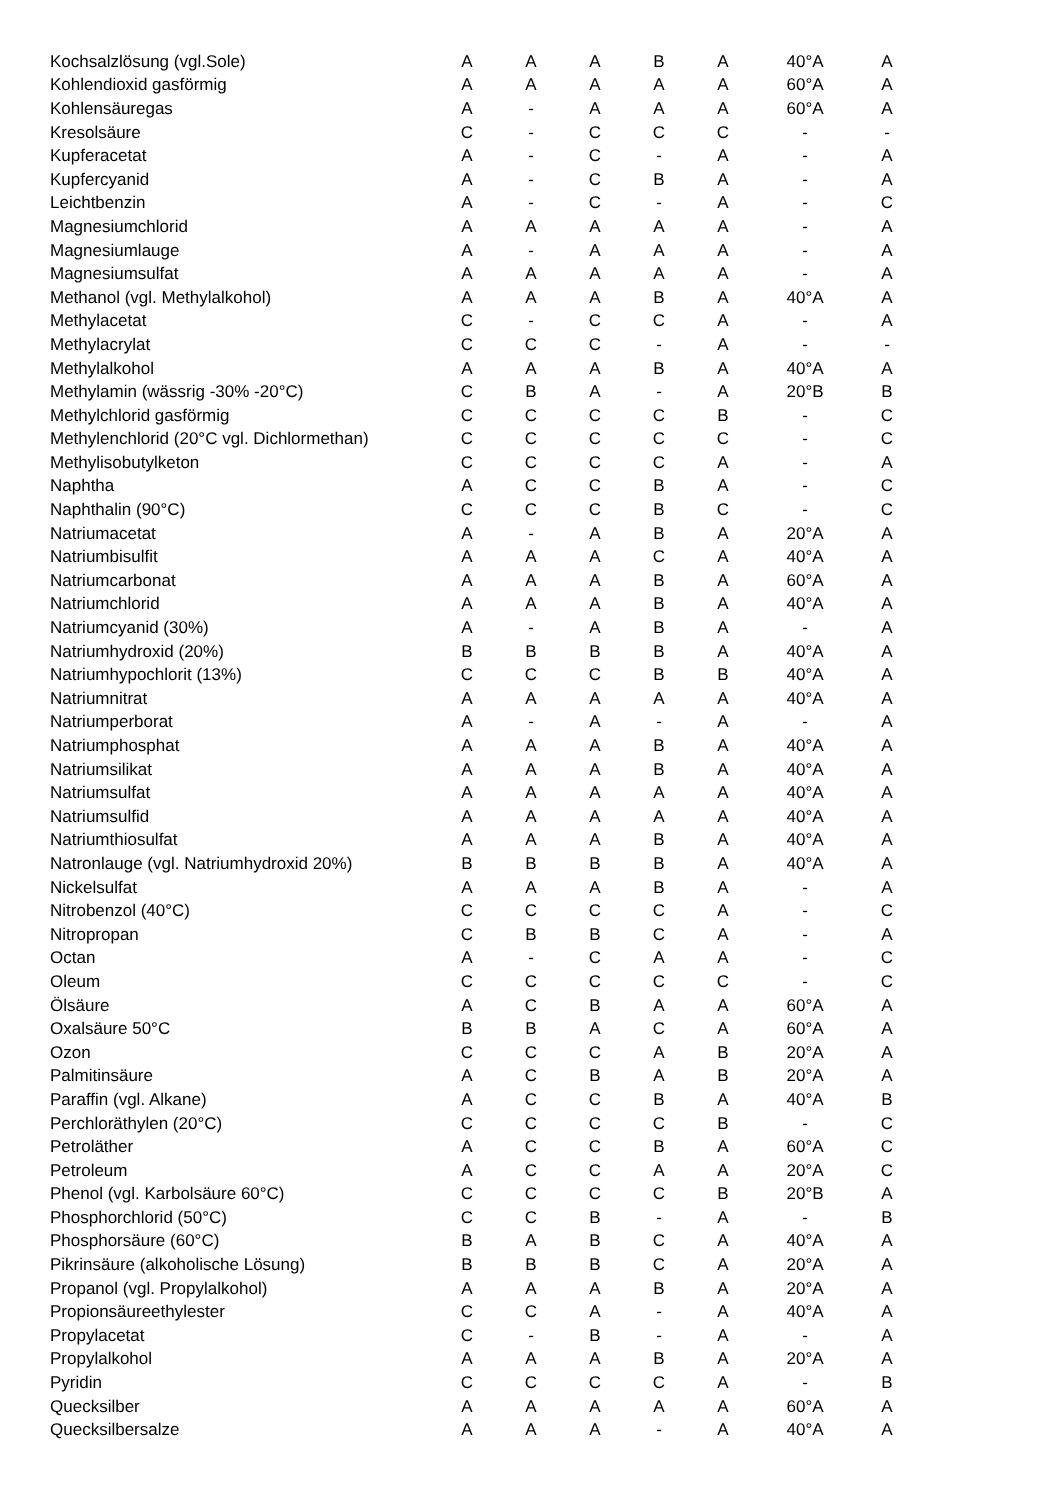| Kochsalzlösung (vgl.Sole) | A | A | A | B | A | 40°A | A |
| Kohlendioxid gasförmig | A | A | A | A | A | 60°A | A |
| Kohlensäuregas | A | - | A | A | A | 60°A | A |
| Kresolsäure | C | - | C | C | C | - | - |
| Kupferacetat | A | - | C | - | A | - | A |
| Kupfercyanid | A | - | C | B | A | - | A |
| Leichtbenzin | A | - | C | - | A | - | C |
| Magnesiumchlorid | A | A | A | A | A | - | A |
| Magnesiumlauge | A | - | A | A | A | - | A |
| Magnesiumsulfat | A | A | A | A | A | - | A |
| Methanol (vgl. Methylalkohol) | A | A | A | B | A | 40°A | A |
| Methylacetat | C | - | C | C | A | - | A |
| Methylacrylat | C | C | C | - | A | - | - |
| Methylalkohol | A | A | A | B | A | 40°A | A |
| Methylamin (wässrig -30% -20°C) | C | B | A | - | A | 20°B | B |
| Methylchlorid gasförmig | C | C | C | C | B | - | C |
| Methylenchlorid (20°C vgl. Dichlormethan) | C | C | C | C | C | - | C |
| Methylisobutylketon | C | C | C | C | A | - | A |
| Naphtha | A | C | C | B | A | - | C |
| Naphthalin (90°C) | C | C | C | B | C | - | C |
| Natriumacetat | A | - | A | B | A | 20°A | A |
| Natriumbisulfit | A | A | A | C | A | 40°A | A |
| Natriumcarbonat | A | A | A | B | A | 60°A | A |
| Natriumchlorid | A | A | A | B | A | 40°A | A |
| Natriumcyanid (30%) | A | - | A | B | A | - | A |
| Natriumhydroxid (20%) | B | B | B | B | A | 40°A | A |
| Natriumhypochlorit (13%) | C | C | C | B | B | 40°A | A |
| Natriumnitrat | A | A | A | A | A | 40°A | A |
| Natriumperborat | A | - | A | - | A | - | A |
| Natriumphosphat | A | A | A | B | A | 40°A | A |
| Natriumsilikat | A | A | A | B | A | 40°A | A |
| Natriumsulfat | A | A | A | A | A | 40°A | A |
| Natriumsulfid | A | A | A | A | A | 40°A | A |
| Natriumthiosulfat | A | A | A | B | A | 40°A | A |
| Natronlauge (vgl. Natriumhydroxid 20%) | B | B | B | B | A | 40°A | A |
| Nickelsulfat | A | A | A | B | A | - | A |
| Nitrobenzol (40°C) | C | C | C | C | A | - | C |
| Nitropropan | C | B | B | C | A | - | A |
| Octan | A | - | C | A | A | - | C |
| Oleum | C | C | C | C | C | - | C |
| Ölsäure | A | C | B | A | A | 60°A | A |
| Oxalsäure 50°C | B | B | A | C | A | 60°A | A |
| Ozon | C | C | C | A | B | 20°A | A |
| Palmitinsäure | A | C | B | A | B | 20°A | A |
| Paraffin (vgl. Alkane) | A | C | C | B | A | 40°A | B |
| Perchloräthylen (20°C) | C | C | C | C | B | - | C |
| Petroläther | A | C | C | B | A | 60°A | C |
| Petroleum | A | C | C | A | A | 20°A | C |
| Phenol (vgl. Karbolsäure 60°C) | C | C | C | C | B | 20°B | A |
| Phosphorchlorid (50°C) | C | C | B | - | A | - | B |
| Phosphorsäure (60°C) | B | A | B | C | A | 40°A | A |
| Pikrinsäure (alkoholische Lösung) | B | B | B | C | A | 20°A | A |
| Propanol (vgl. Propylalkohol) | A | A | A | B | A | 20°A | A |
| Propionsäureethylester | C | C | A | - | A | 40°A | A |
| Propylacetat | C | - | B | - | A | - | A |
| Propylalkohol | A | A | A | B | A | 20°A | A |
| Pyridin | C | C | C | C | A | - | B |
| Quecksilber | A | A | A | A | A | 60°A | A |
| Quecksilbersalze | A | A | A | - | A | 40°A | A |